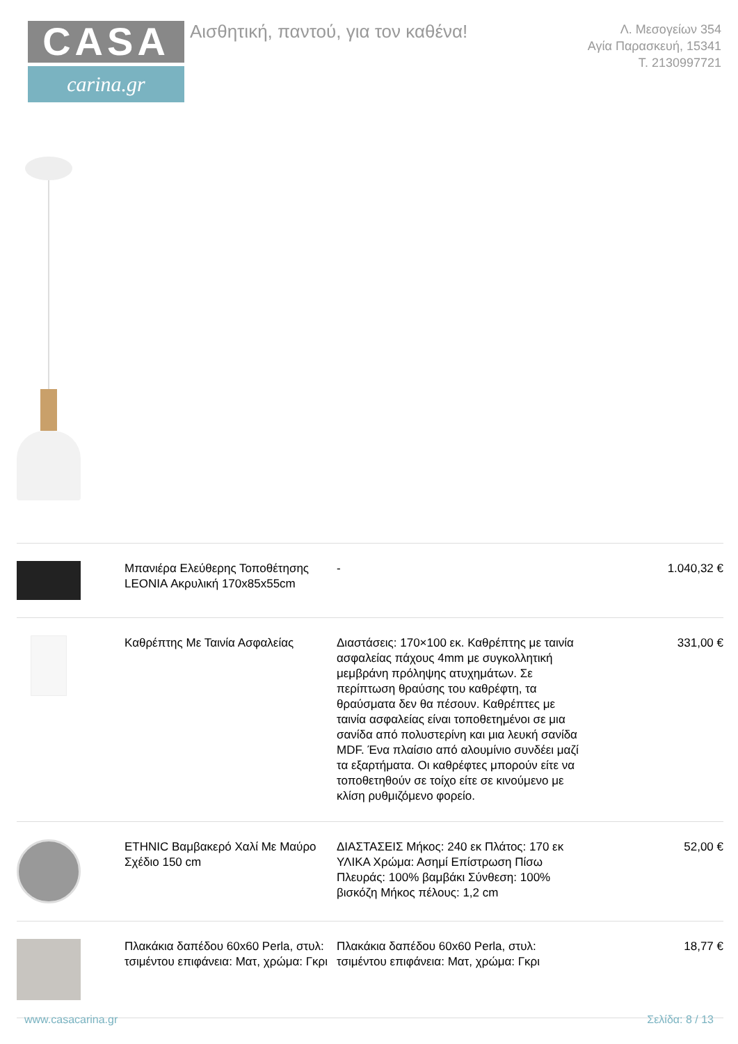CASA
carina.gr
Αισθητική, παντού, για τον καθένα!
Λ. Μεσογείων 354
Αγία Παρασκευή, 15341
Τ. 2130997721
| | Μπανιέρα Ελεύθερης Τοποθέτησης LEONIA Ακρυλική 170x85x55cm | - | 1.040,32 € |
| | Καθρέπτης Με Ταινία Ασφαλείας | Διαστάσεις: 170×100 εκ. Καθρέπτης με ταινία ασφαλείας πάχους 4mm με συγκολλητική μεμβράνη πρόληψης ατυχημάτων. Σε περίπτωση θραύσης του καθρέφτη, τα θραύσματα δεν θα πέσουν. Καθρέπτες με ταινία ασφαλείας είναι τοποθετημένοι σε μια σανίδα από πολυστερίνη και μια λευκή σανίδα MDF. Ένα πλαίσιο από αλουμίνιο συνδέει μαζί τα εξαρτήματα. Οι καθρέφτες μπορούν είτε να τοποθετηθούν σε τοίχο είτε σε κινούμενο με κλίση ρυθμιζόμενο φορείο. | 331,00 € |
| | ETHNIC Βαμβακερό Χαλί Με Μαύρο Σχέδιο 150 cm | ΔΙΑΣΤΑΣΕΙΣ Μήκος: 240 εκ Πλάτος: 170 εκ ΥΛΙΚΑ Χρώμα: Ασημί Επίστρωση Πίσω Πλευράς: 100% βαμβάκι Σύνθεση: 100% βισκόζη Μήκος πέλους: 1,2 cm | 52,00 € |
| | Πλακάκια δαπέδου 60x60 Perla, στυλ: τσιμέντου επιφάνεια: Ματ, χρώμα: Γκρι | Πλακάκια δαπέδου 60x60 Perla, στυλ: τσιμέντου επιφάνεια: Ματ, χρώμα: Γκρι | 18,77 € |
www.casacarina.gr Σελίδα: 8 / 13